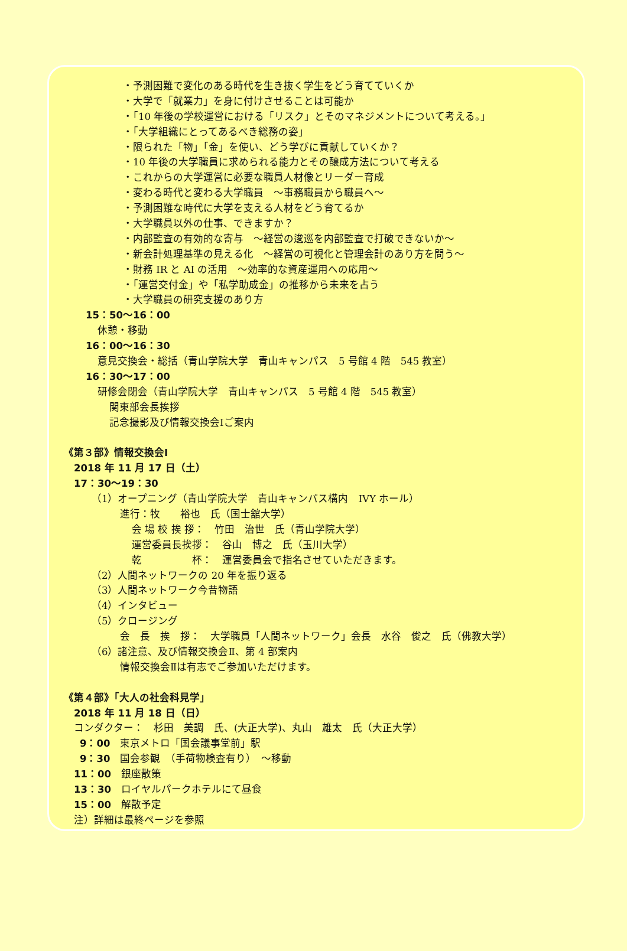・予測困難で変化のある時代を生き抜く学生をどう育てていくか
・大学で「就業力」を身に付けさせることは可能か
・「10 年後の学校運営における「リスク」とそのマネジメントについて考える。」
・「大学組織にとってあるべき総務の姿」
・限られた「物」「金」を使い、どう学びに貢献していくか？
・10 年後の大学職員に求められる能力とその醸成方法について考える
・これからの大学運営に必要な職員人材像とリーダー育成
・変わる時代と変わる大学職員　～事務職員から職員へ～
・予測困難な時代に大学を支える人材をどう育てるか
・大学職員以外の仕事、できますか？
・内部監査の有効的な寄与　～経営の逡巡を内部監査で打破できないか～
・新会計処理基準の見える化　～経営の可視化と管理会計のあり方を問う～
・財務 IR と AI の活用　～効率的な資産運用への応用～
・「運営交付金」や「私学助成金」の推移から未来を占う
・大学職員の研究支援のあり方
15：50～16：00
休憩・移動
16：00～16：30
意見交換会・総括（青山学院大学　青山キャンパス　5 号館 4 階　545 教室）
16：30～17：00
研修会閉会（青山学院大学　青山キャンパス　5 号館 4 階　545 教室）
関東部会長挨拶
記念撮影及び情報交換会Ⅰご案内
《第３部》情報交換会Ⅰ
2018 年 11 月 17 日（土）
17：30～19：30
（1）オープニング（青山学院大学　青山キャンパス構内　IVY ホール）
進行：牧　　裕也　氏（国士舘大学）
会 場 校 挨 拶：　竹田　治世　氏（青山学院大学）
運営委員長挨拶：　谷山　博之　氏（玉川大学）
乾　　　　　杯：　運営委員会で指名させていただきます。
（2）人間ネットワークの 20 年を振り返る
（3）人間ネットワーク今昔物語
（4）インタビュー
（5）クロージング
会　長　挨　拶：　大学職員「人間ネットワーク」会長　水谷　俊之　氏（佛教大学）
（6）諸注意、及び情報交換会Ⅱ、第 4 部案内
情報交換会Ⅱは有志でご参加いただけます。
《第４部》「大人の社会科見学」
2018 年 11 月 18 日（日）
コンダクター：　杉田　美調　氏、(大正大学)、丸山　雄太　氏（大正大学）
9：00　東京メトロ「国会議事堂前」駅
9：30　国会参観　（手荷物検査有り）　～移動
11：00　銀座散策
13：30　ロイヤルパークホテルにて昼食
15：00　解散予定
注）詳細は最終ページを参照